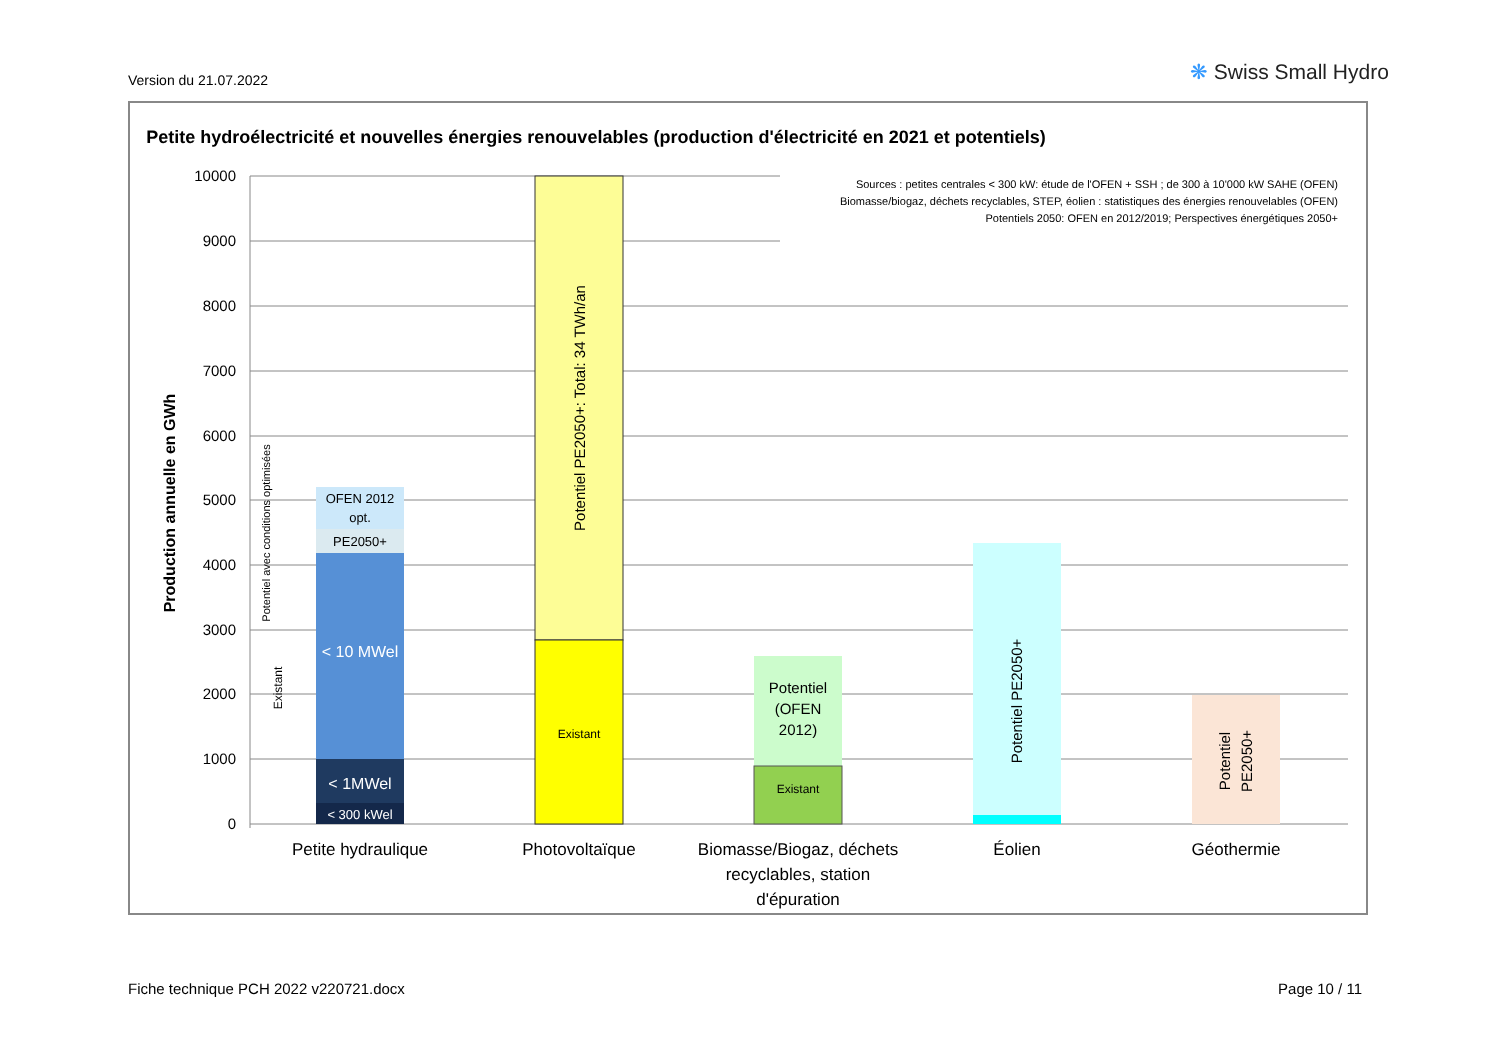Version du 21.07.2022 ❋ Swiss Small Hydro
Petite hydroélectricité et nouvelles énergies renouvelables (production d'électricité en 2021 et potentiels)
Sources : petites centrales < 300 kW: étude de l'OFEN + SSH ; de 300 à 10'000 kW SAHE (OFEN)
Biomasse/biogaz, déchets recyclables, STEP, éolien : statistiques des énergies renouvelables (OFEN)
Potentiels 2050: OFEN en 2012/2019; Perspectives énergétiques 2050+
10000
9000
8000
7000
6000
5000
4000
3000
2000
1000
0
Production annuelle en GWh
OFEN 2012
opt.
PE2050+
< 10 MWel
< 1MWel
< 300 kWel
Potentiel avec conditions optimisées
Existant
Potentiel PE2050+: Total: 34 TWh/an
Existant
Potentiel
(OFEN
2012)
Existant
Potentiel PE2050+
Potentiel
PE2050+
Petite hydraulique
Photovoltaïque
Biomasse/Biogaz, déchets
recyclables, station
d'épuration
Éolien
Géothermie
Fiche technique PCH 2022 v220721.docx
Page 10 / 11